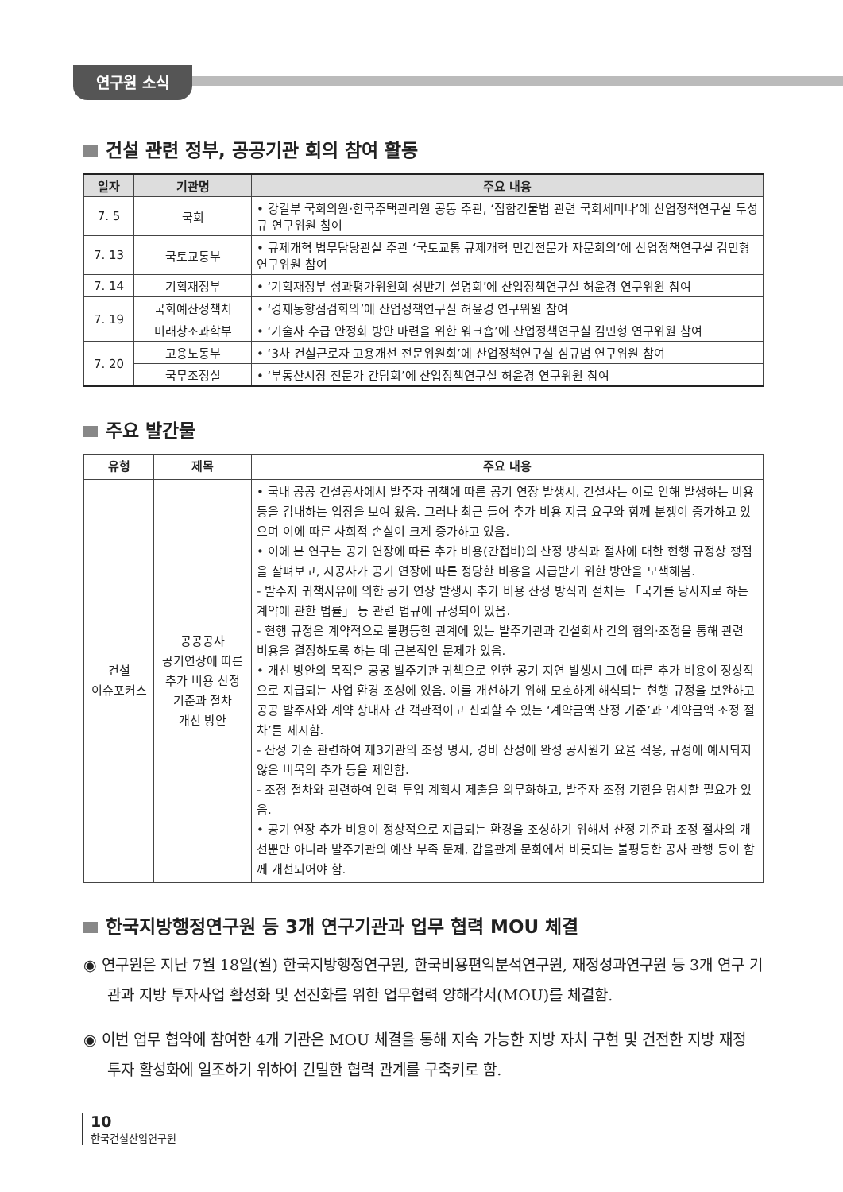연구원 소식
건설 관련 정부, 공공기관 회의 참여 활동
| 일자 | 기관명 | 주요 내용 |
| --- | --- | --- |
| 7. 5 | 국회 | • 강길부 국회의원·한국주택관리원 공동 주관, ‘집합건물법 관련 국회세미나’에 산업정책연구실 두성규 연구위원 참여 |
| 7. 13 | 국토교통부 | • 규제개혁 법무담당관실 주관 ‘국토교통 규제개혁 민간전문가 자문회의’에 산업정책연구실 김민형 연구위원 참여 |
| 7. 14 | 기획재정부 | • ‘기획재정부 성과평가위원회 상반기 설명회’에 산업정책연구실 허윤경 연구위원 참여 |
| 7. 19 | 국회예산정책처 | • ‘경제동향점검회의’에 산업정책연구실 허윤경 연구위원 참여 |
| | 미래창조과학부 | • ‘기술사 수급 안정화 방안 마련을 위한 워크숍’에 산업정책연구실 김민형 연구위원 참여 |
| 7. 20 | 고용노동부 | • ‘3차 건설근로자 고용개선 전문위원회’에 산업정책연구실 심규범 연구위원 참여 |
| | 국무조정실 | • ‘부동산시장 전문가 간담회’에 산업정책연구실 허윤경 연구위원 참여 |
주요 발간물
| 유형 | 제목 | 주요 내용 |
| --- | --- | --- |
| 건설 이슈포커스 | 공공공사 공기연장에 따른 추가 비용 산정 기준과 절차 개선 방안 | • 국내 공공 건설공사에서 발주자 귀책에 따른 공기 연장 발생시, 건설사는 이로 인해 발생하는 비용 등을 감내하는 입장을 보여 왔음. 그러나 최근 들어 추가 비용 지급 요구와 함께 분쟁이 증가하고 있으며 이에 따른 사회적 손실이 크게 증가하고 있음. • 이에 본 연구는 공기 연장에 따른 추가 비용(간접비)의 산정 방식과 절차에 대한 현행 규정상 쟁점을 살펴보고, 시공사가 공기 연장에 따른 정당한 비용을 지급받기 위한 방안을 모색해봄. - 발주자 귀책사유에 의한 공기 연장 발생시 추가 비용 산정 방식과 절차는 「국가를 당사자로 하는 계약에 관한 법률」 등 관련 법규에 규정되어 있음. - 현행 규정은 계약적으로 불평등한 관계에 있는 발주기관과 건설회사 간의 협의·조정을 통해 관련 비용을 결정하도록 하는 데 근본적인 문제가 있음. • 개선 방안의 목적은 공공 발주기관 귀책으로 인한 공기 지연 발생시 그에 따른 추가 비용이 정상적으로 지급되는 사업 환경 조성에 있음. 이를 개선하기 위해 모호하게 해석되는 현행 규정을 보완하고 공공 발주자와 계약 상대자 간 객관적이고 신뢰할 수 있는 ‘계약금액 산정 기준’과 ‘계약금액 조정 절차’를 제시함. - 산정 기준 관련하여 제3기관의 조정 명시, 경비 산정에 완성 공사원가 요율 적용, 규정에 예시되지 않은 비목의 추가 등을 제안함. - 조정 절차와 관련하여 인력 투입 계획서 제출을 의무화하고, 발주자 조정 기한을 명시할 필요가 있음. • 공기 연장 추가 비용이 정상적으로 지급되는 환경을 조성하기 위해서 산정 기준과 조정 절차의 개선뿐만 아니라 발주기관의 예산 부족 문제, 갑을관계 문화에서 비롯되는 불평등한 공사 관행 등이 함께 개선되어야 함. |
한국지방행정연구원 등 3개 연구기관과 업무 협력 MOU 체결
◉ 연구원은 지난 7월 18일(월) 한국지방행정연구원, 한국비용편익분석연구원, 재정성과연구원 등 3개 연구 기관과 지방 투자사업 활성화 및 선진화를 위한 업무협력 양해각서(MOU)를 체결함.
◉ 이번 업무 협약에 참여한 4개 기관은 MOU 체결을 통해 지속 가능한 지방 자치 구현 및 건전한 지방 재정 투자 활성화에 일조하기 위하여 긴밀한 협력 관계를 구축키로 함.
10
한국건설산업연구원